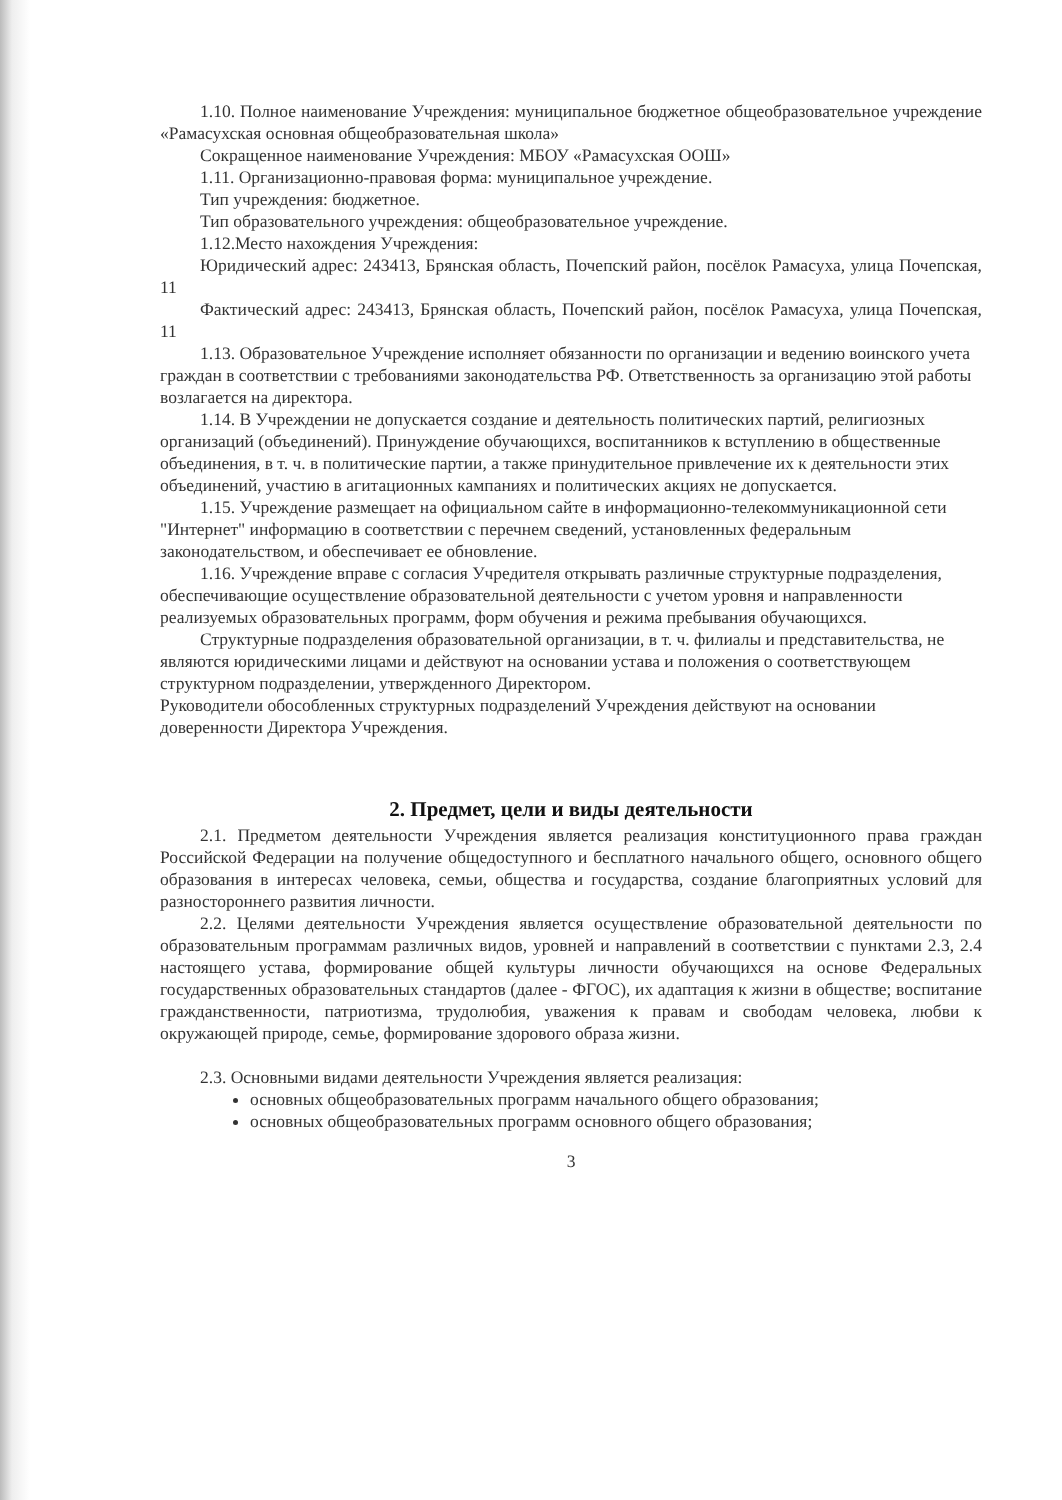1.10. Полное наименование Учреждения: муниципальное бюджетное общеобразовательное учреждение «Рамасухская основная общеобразовательная школа»
Сокращенное наименование Учреждения: МБОУ «Рамасухская ООШ»
1.11. Организационно-правовая форма: муниципальное учреждение.
Тип учреждения: бюджетное.
Тип образовательного учреждения: общеобразовательное учреждение.
1.12.Место нахождения Учреждения:
Юридический адрес: 243413, Брянская область, Почепский район, посёлок Рамасуха, улица Почепская, 11
Фактический адрес: 243413, Брянская область, Почепский район, посёлок Рамасуха, улица Почепская, 11
1.13. Образовательное Учреждение исполняет обязанности по организации и ведению воинского учета граждан в соответствии с требованиями законодательства РФ. Ответственность за организацию этой работы возлагается на директора.
1.14. В Учреждении не допускается создание и деятельность политических партий, религиозных организаций (объединений). Принуждение обучающихся, воспитанников к вступлению в общественные объединения, в т. ч. в политические партии, а также принудительное привлечение их к деятельности этих объединений, участию в агитационных кампаниях и политических акциях не допускается.
1.15. Учреждение размещает на официальном сайте в информационно-телекоммуникационной сети "Интернет" информацию в соответствии с перечнем сведений, установленных федеральным законодательством, и обеспечивает ее обновление.
1.16. Учреждение вправе с согласия Учредителя открывать различные структурные подразделения, обеспечивающие осуществление образовательной деятельности с учетом уровня и направленности реализуемых образовательных программ, форм обучения и режима пребывания обучающихся.
Структурные подразделения образовательной организации, в т. ч. филиалы и представительства, не являются юридическими лицами и действуют на основании устава и положения о соответствующем структурном подразделении, утвержденного Директором.
Руководители обособленных структурных подразделений Учреждения действуют на основании доверенности Директора Учреждения.
2. Предмет, цели и виды деятельности
2.1. Предметом деятельности Учреждения является реализация конституционного права граждан Российской Федерации на получение общедоступного и бесплатного начального общего, основного общего образования в интересах человека, семьи, общества и государства, создание благоприятных условий для разностороннего развития личности.
2.2. Целями деятельности Учреждения является осуществление образовательной деятельности по образовательным программам различных видов, уровней и направлений в соответствии с пунктами 2.3, 2.4 настоящего устава, формирование общей культуры личности обучающихся на основе Федеральных государственных образовательных стандартов (далее - ФГОС), их адаптация к жизни в обществе; воспитание гражданственности, патриотизма, трудолюбия, уважения к правам и свободам человека, любви к окружающей природе, семье, формирование здорового образа жизни.
2.3. Основными видами деятельности Учреждения является реализация:
основных общеобразовательных программ начального общего образования;
основных общеобразовательных программ основного общего образования;
3